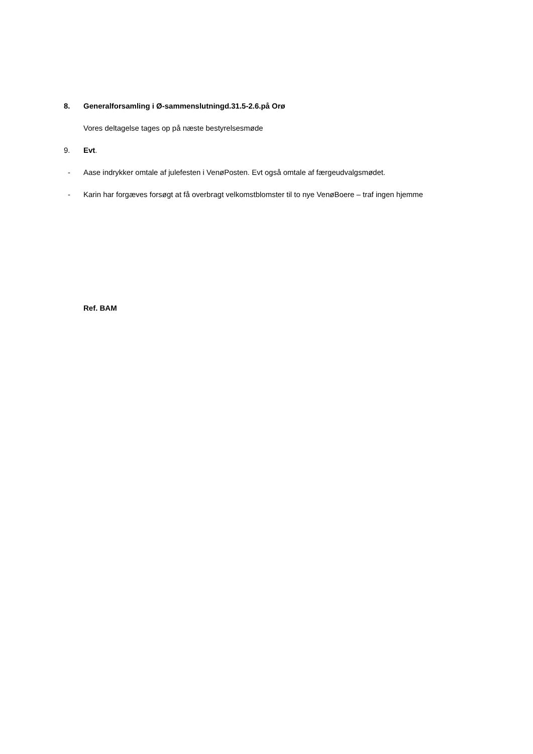8. Generalforsamling i Ø-sammenslutningd.31.5-2.6.på Orø
Vores deltagelse tages op på næste bestyrelsesmøde
9. Evt.
- Aase indrykker omtale af julefesten i VenøPosten. Evt også omtale af færgeudvalgsmødet.
- Karin har forgæves forsøgt at få overbragt velkomstblomster til to nye VenøBoere – traf ingen hjemme
Ref. BAM